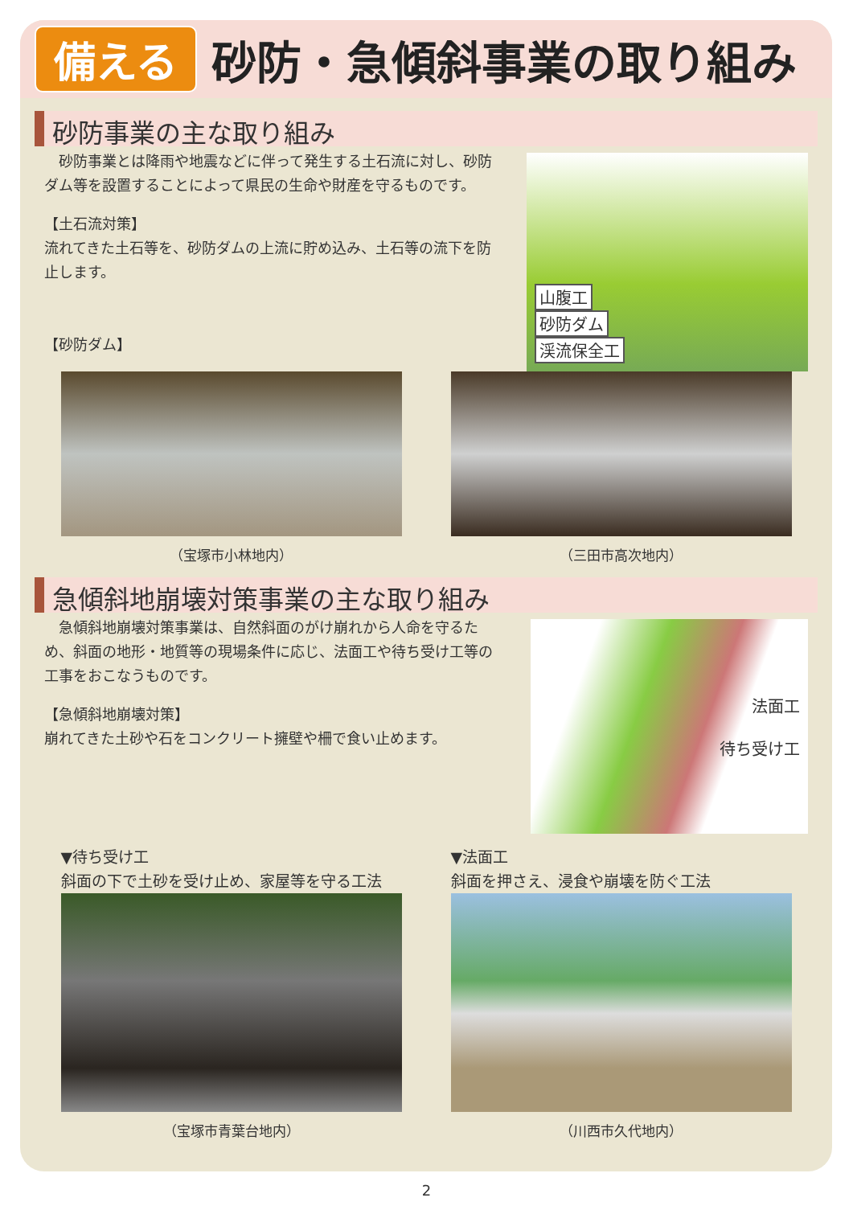備える 砂防・急傾斜事業の取り組み
砂防事業の主な取り組み
　砂防事業とは降雨や地震などに伴って発生する土石流に対し、砂防ダム等を設置することによって県民の生命や財産を守るものです。
【土石流対策】
流れてきた土石等を、砂防ダムの上流に貯め込み、土石等の流下を防止します。
【砂防ダム】
山腹工
砂防ダム
渓流保全工
（宝塚市小林地内） （三田市高次地内）
急傾斜地崩壊対策事業の主な取り組み
　急傾斜地崩壊対策事業は、自然斜面のがけ崩れから人命を守るため、斜面の地形・地質等の現場条件に応じ、法面工や待ち受け工等の工事をおこなうものです。
【急傾斜地崩壊対策】
崩れてきた土砂や石をコンクリート擁壁や柵で食い止めます。
法面工
待ち受け工
▼待ち受け工
斜面の下で土砂を受け止め、家屋等を守る工法
（宝塚市青葉台地内）
▼法面工
斜面を押さえ、浸食や崩壊を防ぐ工法
（川西市久代地内）
2